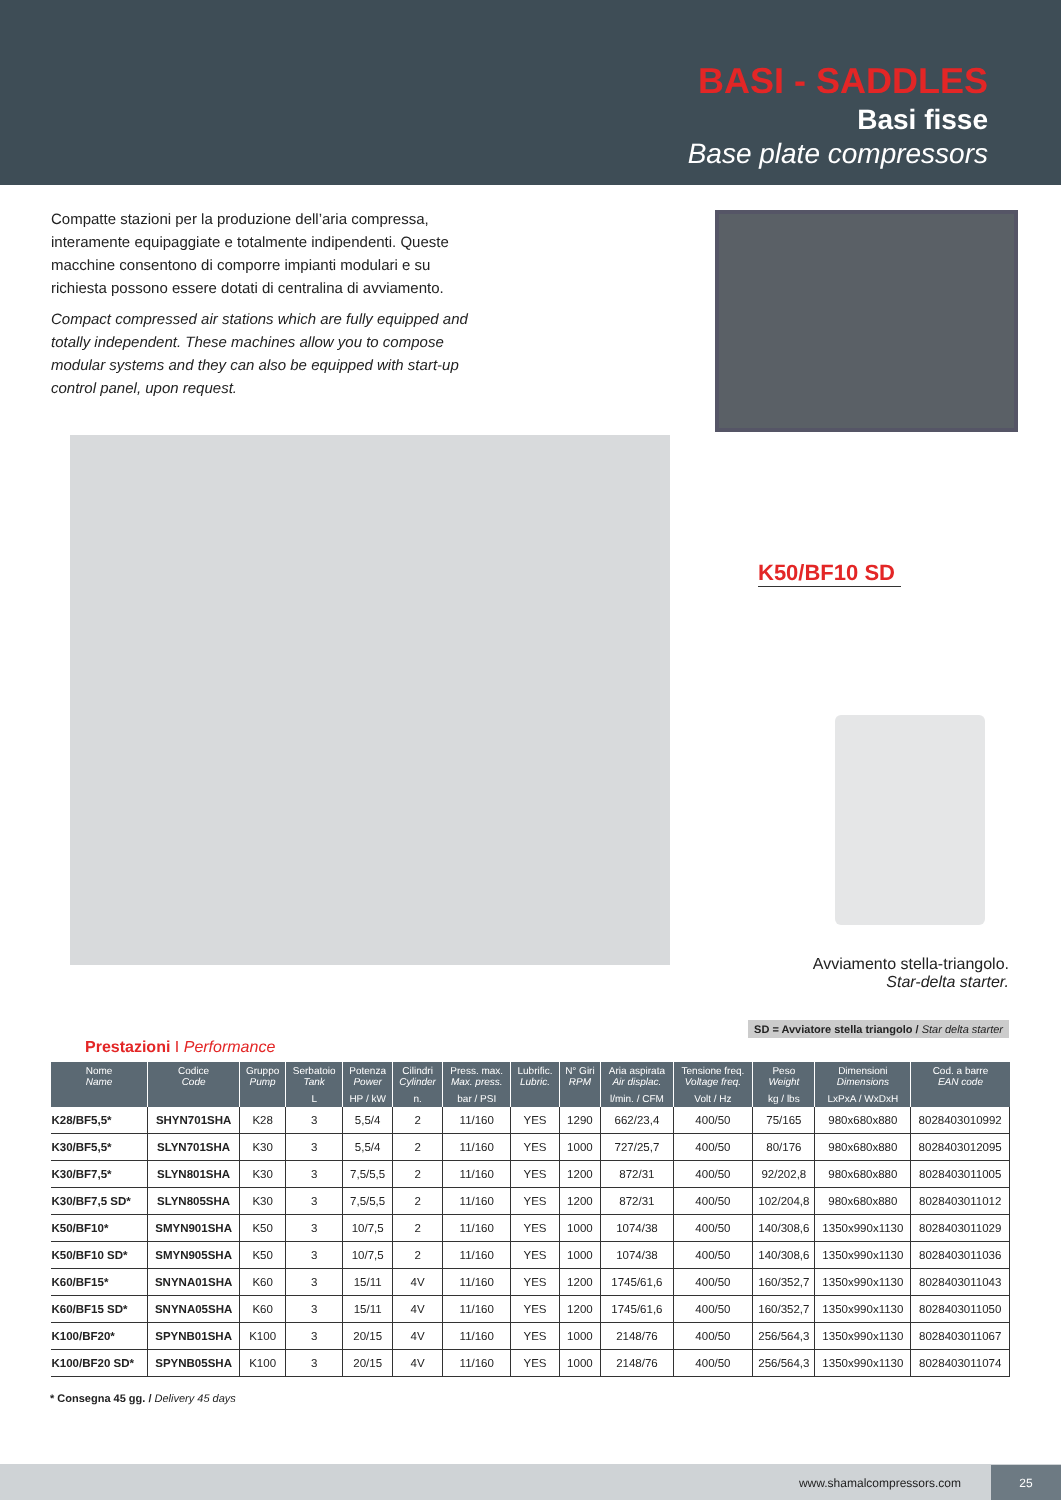BASI - SADDLES
Basi fisse
Base plate compressors
Compatte stazioni per la produzione dell’aria compressa, interamente equipaggiate e totalmente indipendenti. Queste macchine consentono di comporre impianti modulari e su richiesta possono essere dotati di centralina di avviamento.
Compact compressed air stations which are fully equipped and totally independent. These machines allow you to compose modular systems and they can also be equipped with start-up control panel, upon request.
K50/BF10 SD
Avviamento stella-triangolo.
Star-delta starter.
SD = Avviatore stella triangolo / Star delta starter
Prestazioni I Performance
| Nome Name | Codice Code | Gruppo Pump | Serbatoio Tank | Potenza Power | Cilindri Cylinder | Press. max. Max. press. | Lubrific. Lubric. | N° Giri RPM | Aria aspirata Air displac. | Tensione freq. Voltage freq. | Peso Weight | Dimensioni Dimensions | Cod. a barre EAN code |
| --- | --- | --- | --- | --- | --- | --- | --- | --- | --- | --- | --- | --- | --- |
| | | | L | HP / kW | n. | bar / PSI | | | l/min. / CFM | Volt / Hz | kg / lbs | LxPxA / WxDxH | |
| K28/BF5,5* | SHYN701SHA | K28 | 3 | 5,5/4 | 2 | 11/160 | YES | 1290 | 662/23,4 | 400/50 | 75/165 | 980x680x880 | 8028403010992 |
| K30/BF5,5* | SLYN701SHA | K30 | 3 | 5,5/4 | 2 | 11/160 | YES | 1000 | 727/25,7 | 400/50 | 80/176 | 980x680x880 | 8028403012095 |
| K30/BF7,5* | SLYN801SHA | K30 | 3 | 7,5/5,5 | 2 | 11/160 | YES | 1200 | 872/31 | 400/50 | 92/202,8 | 980x680x880 | 8028403011005 |
| K30/BF7,5 SD* | SLYN805SHA | K30 | 3 | 7,5/5,5 | 2 | 11/160 | YES | 1200 | 872/31 | 400/50 | 102/204,8 | 980x680x880 | 8028403011012 |
| K50/BF10* | SMYN901SHA | K50 | 3 | 10/7,5 | 2 | 11/160 | YES | 1000 | 1074/38 | 400/50 | 140/308,6 | 1350x990x1130 | 8028403011029 |
| K50/BF10 SD* | SMYN905SHA | K50 | 3 | 10/7,5 | 2 | 11/160 | YES | 1000 | 1074/38 | 400/50 | 140/308,6 | 1350x990x1130 | 8028403011036 |
| K60/BF15* | SNYNA01SHA | K60 | 3 | 15/11 | 4V | 11/160 | YES | 1200 | 1745/61,6 | 400/50 | 160/352,7 | 1350x990x1130 | 8028403011043 |
| K60/BF15 SD* | SNYNA05SHA | K60 | 3 | 15/11 | 4V | 11/160 | YES | 1200 | 1745/61,6 | 400/50 | 160/352,7 | 1350x990x1130 | 8028403011050 |
| K100/BF20* | SPYNB01SHA | K100 | 3 | 20/15 | 4V | 11/160 | YES | 1000 | 2148/76 | 400/50 | 256/564,3 | 1350x990x1130 | 8028403011067 |
| K100/BF20 SD* | SPYNB05SHA | K100 | 3 | 20/15 | 4V | 11/160 | YES | 1000 | 2148/76 | 400/50 | 256/564,3 | 1350x990x1130 | 8028403011074 |
* Consegna 45 gg. / Delivery 45 days
www.shamalcompressors.com
25